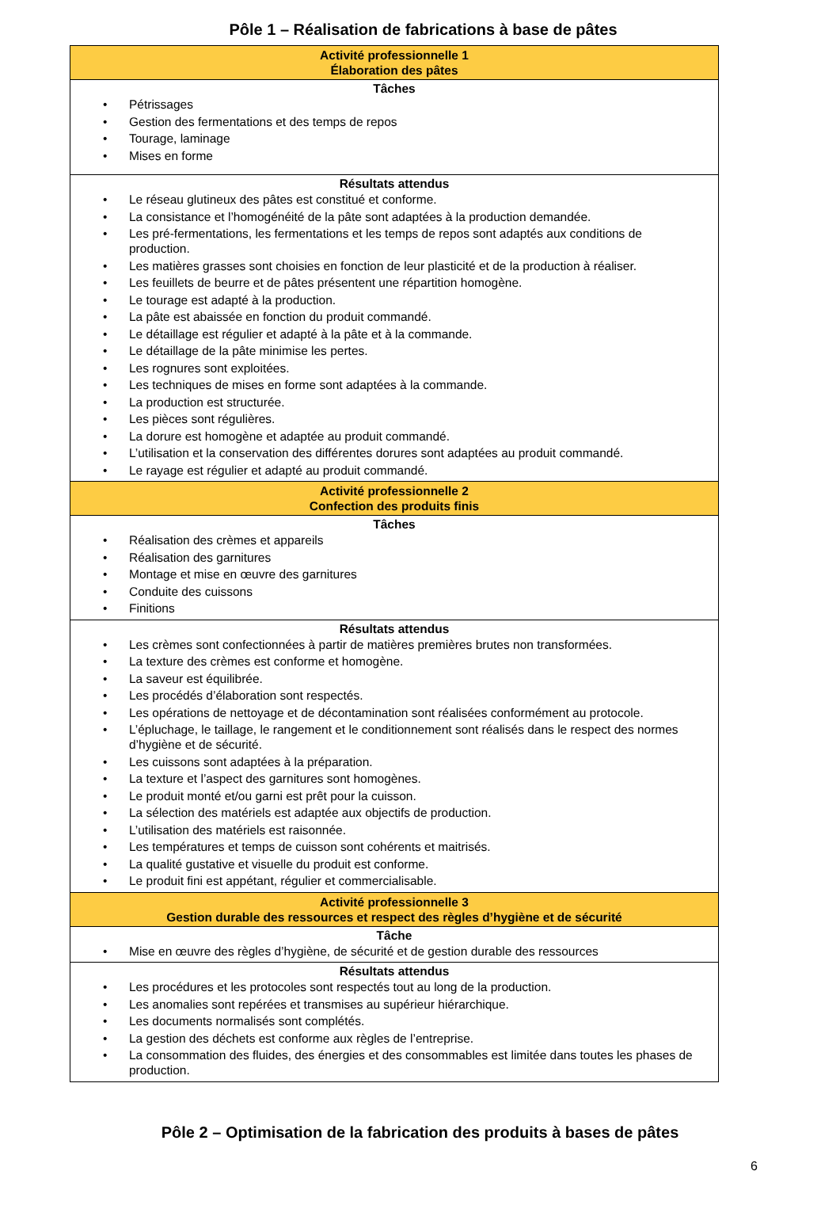Pôle 1 – Réalisation de fabrications à base de pâtes
| Activité professionnelle 1 Élaboration des pâtes |
| Tâches • Pétrissages • Gestion des fermentations et des temps de repos • Tourage, laminage • Mises en forme |
| Résultats attendus • Le réseau glutineux des pâtes est constitué et conforme. • La consistance et l’homogénéité de la pâte sont adaptées à la production demandée. • Les pré-fermentations, les fermentations et les temps de repos sont adaptés aux conditions de production. • Les matières grasses sont choisies en fonction de leur plasticité et de la production à réaliser. • Les feuillets de beurre et de pâtes présentent une répartition homogène. • Le tourage est adapté à la production. • La pâte est abaissée en fonction du produit commandé. • Le détaillage est régulier et adapté à la pâte et à la commande. • Le détaillage de la pâte minimise les pertes. • Les rognures sont exploitées. • Les techniques de mises en forme sont adaptées à la commande. • La production est structurée. • Les pièces sont régulières. • La dorure est homogène et adaptée au produit commandé. • L’utilisation et la conservation des différentes dorures sont adaptées au produit commandé. • Le rayage est régulier et adapté au produit commandé. |
| Activité professionnelle 2 Confection des produits finis |
| Tâches • Réalisation des crèmes et appareils • Réalisation des garnitures • Montage et mise en œuvre des garnitures • Conduite des cuissons • Finitions |
| Résultats attendus • Les crèmes sont confectionnées à partir de matières premières brutes non transformées. • La texture des crèmes est conforme et homogène. • La saveur est équilibrée. • Les procédés d’élaboration sont respectés. • Les opérations de nettoyage et de décontamination sont réalisées conformément au protocole. • L’épluchage, le taillage, le rangement et le conditionnement sont réalisés dans le respect des normes d’hygiène et de sécurité. • Les cuissons sont adaptées à la préparation. • La texture et l’aspect des garnitures sont homogènes. • Le produit monté et/ou garni est prêt pour la cuisson. • La sélection des matériels est adaptée aux objectifs de production. • L’utilisation des matériels est raisonnée. • Les températures et temps de cuisson sont cohérents et maitrisés. • La qualité gustative et visuelle du produit est conforme. • Le produit fini est appétant, régulier et commercialisable. |
| Activité professionnelle 3 Gestion durable des ressources et respect des règles d’hygiène et de sécurité |
| Tâche • Mise en œuvre des règles d’hygiène, de sécurité et de gestion durable des ressources |
| Résultats attendus • Les procédures et les protocoles sont respectés tout au long de la production. • Les anomalies sont repérées et transmises au supérieur hiérarchique. • Les documents normalisés sont complétés. • La gestion des déchets est conforme aux règles de l’entreprise. • La consommation des fluides, des énergies et des consommables est limitée dans toutes les phases de production. |
Pôle 2 – Optimisation de la fabrication des produits à bases de pâtes
6